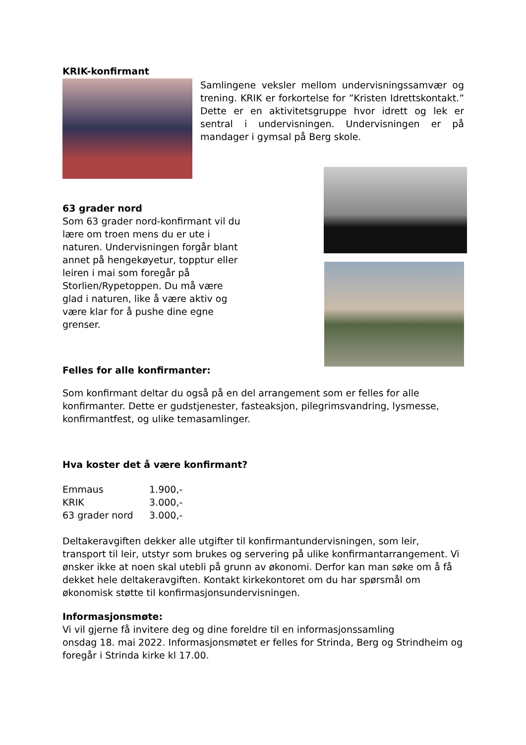KRIK-konfirmant
Samlingene veksler mellom undervisningssamvær og trening. KRIK er forkortelse for ”Kristen Idrettskontakt.” Dette er en aktivitetsgruppe hvor idrett og lek er sentral i undervisningen. Undervisningen er på mandager i gymsal på Berg skole.
63 grader nord
Som 63 grader nord-konfirmant vil du lære om troen mens du er ute i naturen. Undervisningen forgår blant annet på hengekøyetur, topptur eller leiren i mai som foregår på Storlien/Rypetoppen. Du må være glad i naturen, like å være aktiv og være klar for å pushe dine egne grenser.
Felles for alle konfirmanter:
Som konfirmant deltar du også på en del arrangement som er felles for alle konfirmanter. Dette er gudstjenester, fasteaksjon, pilegrimsvandring, lysmesse, konfirmantfest, og ulike temasamlinger.
Hva koster det å være konfirmant?
| Emmaus | 1.900,- |
| KRIK | 3.000,- |
| 63 grader nord | 3.000,- |
Deltakeravgiften dekker alle utgifter til konfirmantundervisningen, som leir, transport til leir, utstyr som brukes og servering på ulike konfirmantarrangement. Vi ønsker ikke at noen skal utebli på grunn av økonomi. Derfor kan man søke om å få dekket hele deltakeravgiften. Kontakt kirkekontoret om du har spørsmål om økonomisk støtte til konfirmasjonsundervisningen.
Informasjonsmøte:
Vi vil gjerne få invitere deg og dine foreldre til en informasjonssamling
onsdag 18. mai 2022. Informasjonsmøtet er felles for Strinda, Berg og Strindheim og foregår i Strinda kirke kl 17.00.